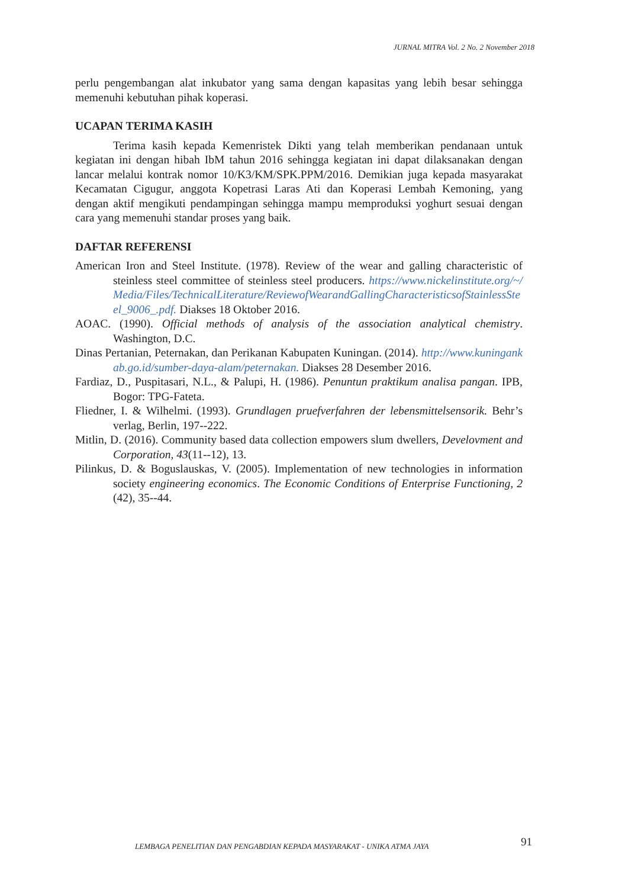JURNAL MITRA Vol. 2 No. 2 November 2018
perlu pengembangan alat inkubator yang sama dengan kapasitas yang lebih besar sehingga memenuhi kebutuhan pihak koperasi.
UCAPAN TERIMA KASIH
Terima kasih kepada Kemenristek Dikti yang telah memberikan pendanaan untuk kegiatan ini dengan hibah IbM tahun 2016 sehingga kegiatan ini dapat dilaksanakan dengan lancar melalui kontrak nomor 10/K3/KM/SPK.PPM/2016. Demikian juga kepada masyarakat Kecamatan Cigugur, anggota Kopetrasi Laras Ati dan Koperasi Lembah Kemoning, yang dengan aktif mengikuti pendampingan sehingga mampu memproduksi yoghurt sesuai dengan cara yang memenuhi standar proses yang baik.
DAFTAR REFERENSI
American Iron and Steel Institute. (1978). Review of the wear and galling characteristic of steinless steel committee of steinless steel producers. https://www.nickelinstitute.org/~/Media/Files/TechnicalLiterature/ReviewofWearandGallingCharacteristicsofStainlessSteel_9006_.pdf. Diakses 18 Oktober 2016.
AOAC. (1990). Official methods of analysis of the association analytical chemistry. Washington, D.C.
Dinas Pertanian, Peternakan, dan Perikanan Kabupaten Kuningan. (2014). http://www.kuningankab.go.id/sumber-daya-alam/peternakan. Diakses 28 Desember 2016.
Fardiaz, D., Puspitasari, N.L., & Palupi, H. (1986). Penuntun praktikum analisa pangan. IPB, Bogor: TPG-Fateta.
Fliedner, I. & Wilhelmi. (1993). Grundlagen pruefverfahren der lebensmittelsensorik. Behr’s verlag, Berlin, 197--222.
Mitlin, D. (2016). Community based data collection empowers slum dwellers, Develovment and Corporation, 43(11--12), 13.
Pilinkus, D. & Boguslauskas, V. (2005). Implementation of new technologies in information society engineering economics. The Economic Conditions of Enterprise Functioning, 2 (42), 35--44.
LEMBAGA PENELITIAN DAN PENGABDIAN KEPADA MASYARAKAT - UNIKA ATMA JAYA
91